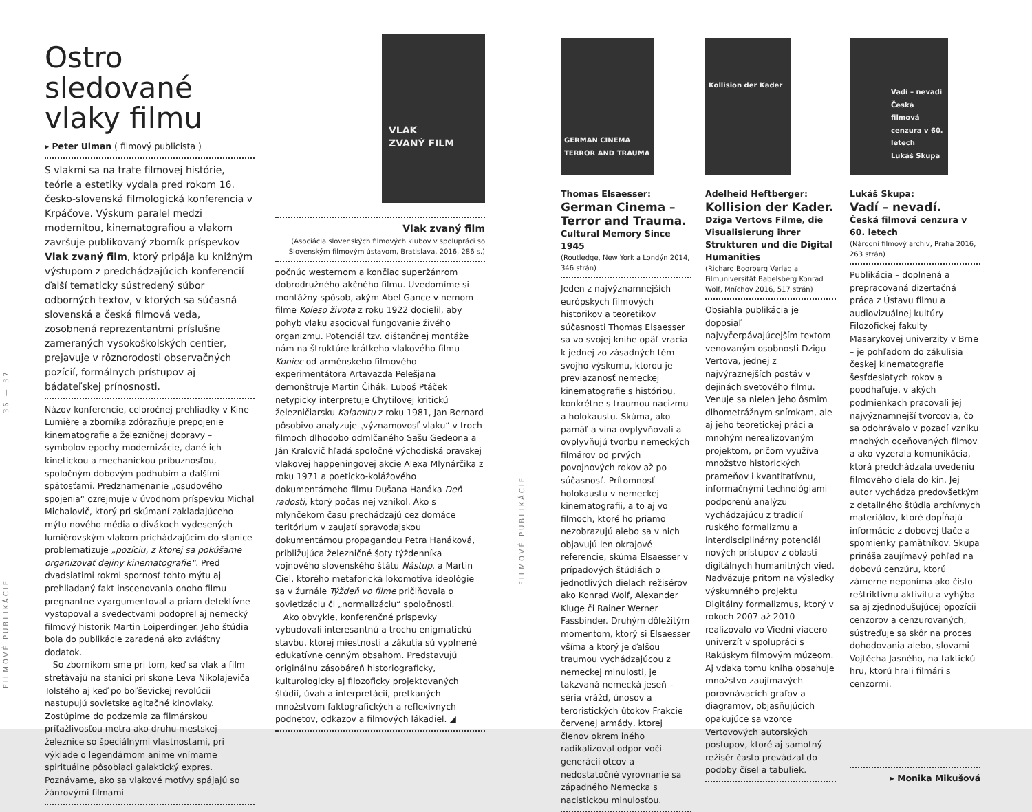FILMOVÉ PUBLIKÁCIE 36 — 37
Ostro sledované vlaky filmu
▸ Peter Ulman ( filmový publicista )
S vlakmi sa na trate filmovej histórie, teórie a estetiky vydala pred rokom 16. česko-slovenská filmologická konferencia v Krpáčove. Výskum paralel medzi modernitou, kinematografiou a vlakom završuje publikovaný zborník príspevkov Vlak zvaný film, ktorý pripája ku knižným výstupom z predchádzajúcich konferencií ďalší tematicky sústredený súbor odborných textov, v ktorých sa súčasná slovenská a česká filmová veda, zosobnená reprezentantmi príslušne zameraných vysokoškolských centier, prejavuje v rôznorodosti observačných pozícií, formálnych prístupov aj bádateľskej prínosnosti.
Názov konferencie, celoročnej prehliadky v Kine Lumière a zborníka zdôrazňuje prepojenie kinematografie a železničnej dopravy – symbolov epochy modernizácie, dané ich kinetickou a mechanickou príbuznosťou, spoločným dobovým podhubím a ďalšími spätosťami. Predznamenanie „osudového spojenia“ ozrejmuje v úvodnom príspevku Michal Michalovič, ktorý pri skúmaní zakladajúceho mýtu nového média o divákoch vydesených lumièrovským vlakom prichádzajúcim do stanice problematizuje „pozíciu, z ktorej sa pokúšame organizovať dejiny kinematografie“. Pred dvadsiatimi rokmi spornosť tohto mýtu aj prehliadaný fakt inscenovania onoho filmu pregnantne vyargumentoval a priam detektívne vystopoval a svedectvami podoprel aj nemecký filmový historik Martin Loiperdinger. Jeho štúdia bola do publikácie zaradená ako zvláštny dodatok.
So zborníkom sme pri tom, keď sa vlak a film stretávajú na stanici pri skone Leva Nikolajeviča Tolstého aj keď po boľševickej revolúcii nastupujú sovietske agitačné kinovlaky. Zostúpime do podzemia za filmárskou príťažlivosťou metra ako druhu mestskej železnice so špeciálnymi vlastnosťami, pri výklade o legendárnom anime vnímame spirituálne pôsobiaci galaktický expres. Poznávame, ako sa vlakové motívy spájajú so žánrovými filmami
VLAK
ZVANÝ FILM
Vlak zvaný film
(Asociácia slovenských filmových klubov v spolupráci so Slovenským filmovým ústavom, Bratislava, 2016, 286 s.)
počnúc westernom a končiac superžánrom dobrodružného akčného filmu. Uvedomíme si montážny spôsob, akým Abel Gance v nemom filme Koleso života z roku 1922 docielil, aby pohyb vlaku asocioval fungovanie živého organizmu. Potenciál tzv. dištančnej montáže nám na štruktúre krátkeho vlakového filmu Koniec od arménskeho filmového experimentátora Artavazda Pelešjana demonštruje Martin Čihák. Luboš Ptáček netypicky interpretuje Chytilovej kritickú železničiarsku Kalamitu z roku 1981, Jan Bernard pôsobivo analyzuje „významovosť vlaku“ v troch filmoch dlhodobo odmlčaného Sašu Gedeona a Ján Kralovič hľadá spoločné východiská oravskej vlakovej happeningovej akcie Alexa Mlynárčika z roku 1971 a poeticko-kolážového dokumentárneho filmu Dušana Hanáka Deň radosti, ktorý počas nej vznikol. Ako s mlynčekom času prechádzajú cez domáce teritórium v zaujatí spravodajskou dokumentárnou propagandou Petra Hanáková, približujúca železničné šoty týždenníka vojnového slovenského štátu Nástup, a Martin Ciel, ktorého metaforická lokomotíva ideológie sa v žurnále Týždeň vo filme pričiňovala o sovietizáciu či „normalizáciu“ spoločnosti.
Ako obvykle, konferenčné príspevky vybudovali interesantnú a trochu enigmatickú stavbu, ktorej miestnosti a zákutia sú vyplnené edukatívne cenným obsahom. Predstavujú originálnu zásobáreň historiograficky, kulturologicky aj filozoficky projektovaných štúdií, úvah a interpretácií, pretkaných množstvom faktografických a reflexívnych podnetov, odkazov a filmových lákadiel. ◢
FILMOVÉ PUBLIKÁCIE
GERMAN CINEMA TERROR AND TRAUMA
Thomas Elsaesser:
German Cinema – Terror and Trauma.
Cultural Memory Since 1945
(Routledge, New York a Londýn 2014, 346 strán)
Jeden z najvýznamnejších európskych filmových historikov a teoretikov súčasnosti Thomas Elsaesser sa vo svojej knihe opäť vracia k jednej zo zásadných tém svojho výskumu, ktorou je previazanosť nemeckej kinematografie s históriou, konkrétne s traumou nacizmu a holokaustu. Skúma, ako pamäť a vina ovplyvňovali a ovplyvňujú tvorbu nemeckých filmárov od prvých povojnových rokov až po súčasnosť. Prítomnosť holokaustu v nemeckej kinematografii, a to aj vo filmoch, ktoré ho priamo nezobrazujú alebo sa v nich objavujú len okrajové referencie, skúma Elsaesser v prípadových štúdiách o jednotlivých dielach režisérov ako Konrad Wolf, Alexander Kluge či Rainer Werner Fassbinder. Druhým dôležitým momentom, ktorý si Elsaesser všíma a ktorý je ďalšou traumou vychádzajúcou z nemeckej minulosti, je takzvaná nemecká jeseň – séria vrážd, únosov a teroristických útokov Frakcie červenej armády, ktorej členov okrem iného radikalizoval odpor voči generácii otcov a nedostatočné vyrovnanie sa západného Nemecka s nacistickou minulosťou.
Kollision der Kader
Adelheid Heftberger:
Kollision der Kader.
Dziga Vertovs Filme, die Visualisierung ihrer Strukturen und die Digital Humanities
(Richard Boorberg Verlag a Filmuniversität Babelsberg Konrad Wolf, Mníchov 2016, 517 strán)
Obsiahla publikácia je doposiaľ najvyčerpávajúcejším textom venovaným osobnosti Dzigu Vertova, jednej z najvýraznejších postáv v dejinách svetového filmu. Venuje sa nielen jeho ôsmim dlhometrážnym snímkam, ale aj jeho teoretickej práci a mnohým nerealizovaným projektom, pričom využíva množstvo historických prameňov i kvantitatívnu, informačnými technológiami podporenú analýzu vychádzajúcu z tradícií ruského formalizmu a interdisciplinárny potenciál nových prístupov z oblasti digitálnych humanitných vied. Nadväzuje pritom na výsledky výskumného projektu Digitálny formalizmus, ktorý v rokoch 2007 až 2010 realizovalo vo Viedni viacero univerzít v spolupráci s Rakúskym filmovým múzeom. Aj vďaka tomu kniha obsahuje množstvo zaujímavých porovnávacích grafov a diagramov, objasňujúcich opakujúce sa vzorce Vertovových autorských postupov, ktoré aj samotný režisér často prevádzal do podoby čísel a tabuliek.
Vadí – nevadí
Česká filmová cenzura v 60. letech
Lukáš Skupa
Lukáš Skupa:
Vadí – nevadí.
Česká filmová cenzura v 60. letech
(Národní filmový archiv, Praha 2016, 263 strán)
Publikácia – doplnená a prepracovaná dizertačná práca z Ústavu filmu a audiovizuálnej kultúry Filozofickej fakulty Masarykovej univerzity v Brne – je pohľadom do zákulisia českej kinematografie šesťdesiatych rokov a poodhaľuje, v akých podmienkach pracovali jej najvýznamnejší tvorcovia, čo sa odohrávalo v pozadí vzniku mnohých oceňovaných filmov a ako vyzerala komunikácia, ktorá predchádzala uvedeniu filmového diela do kín. Jej autor vychádza predovšetkým z detailného štúdia archívnych materiálov, ktoré dopĺňajú informácie z dobovej tlače a spomienky pamätníkov. Skupa prináša zaujímavý pohľad na dobovú cenzúru, ktorú zámerne neponíma ako čisto reštriktívnu aktivitu a vyhýba sa aj zjednodušujúcej opozícii cenzorov a cenzurovaných, sústreďuje sa skôr na proces dohodovania alebo, slovami Vojtěcha Jasného, na taktickú hru, ktorú hrali filmári s cenzormi.
▸ Monika Mikušová